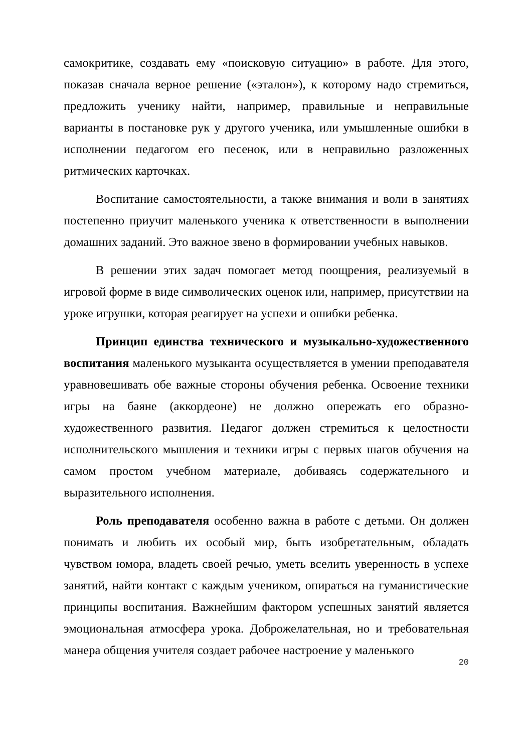самокритике, создавать ему «поисковую ситуацию» в работе. Для этого, показав сначала верное решение («эталон»), к которому надо стремиться, предложить ученику найти, например, правильные и неправильные варианты в постановке рук у другого ученика, или умышленные ошибки в исполнении педагогом его песенок, или в неправильно разложенных ритмических карточках.
Воспитание самостоятельности, а также внимания и воли в занятиях постепенно приучит маленького ученика к ответственности в выполнении домашних заданий. Это важное звено в формировании учебных навыков.
В решении этих задач помогает метод поощрения, реализуемый в игровой форме в виде символических оценок или, например, присутствии на уроке игрушки, которая реагирует на успехи и ошибки ребенка.
Принцип единства технического и музыкально-художественного воспитания маленького музыканта осуществляется в умении преподавателя уравновешивать обе важные стороны обучения ребенка. Освоение техники игры на баяне (аккордеоне) не должно опережать его образно-художественного развития. Педагог должен стремиться к целостности исполнительского мышления и техники игры с первых шагов обучения на самом простом учебном материале, добиваясь содержательного и выразительного исполнения.
Роль преподавателя особенно важна в работе с детьми. Он должен понимать и любить их особый мир, быть изобретательным, обладать чувством юмора, владеть своей речью, уметь вселить уверенность в успехе занятий, найти контакт с каждым учеником, опираться на гуманистические принципы воспитания. Важнейшим фактором успешных занятий является эмоциональная атмосфера урока. Доброжелательная, но и требовательная манера общения учителя создает рабочее настроение у маленького
20